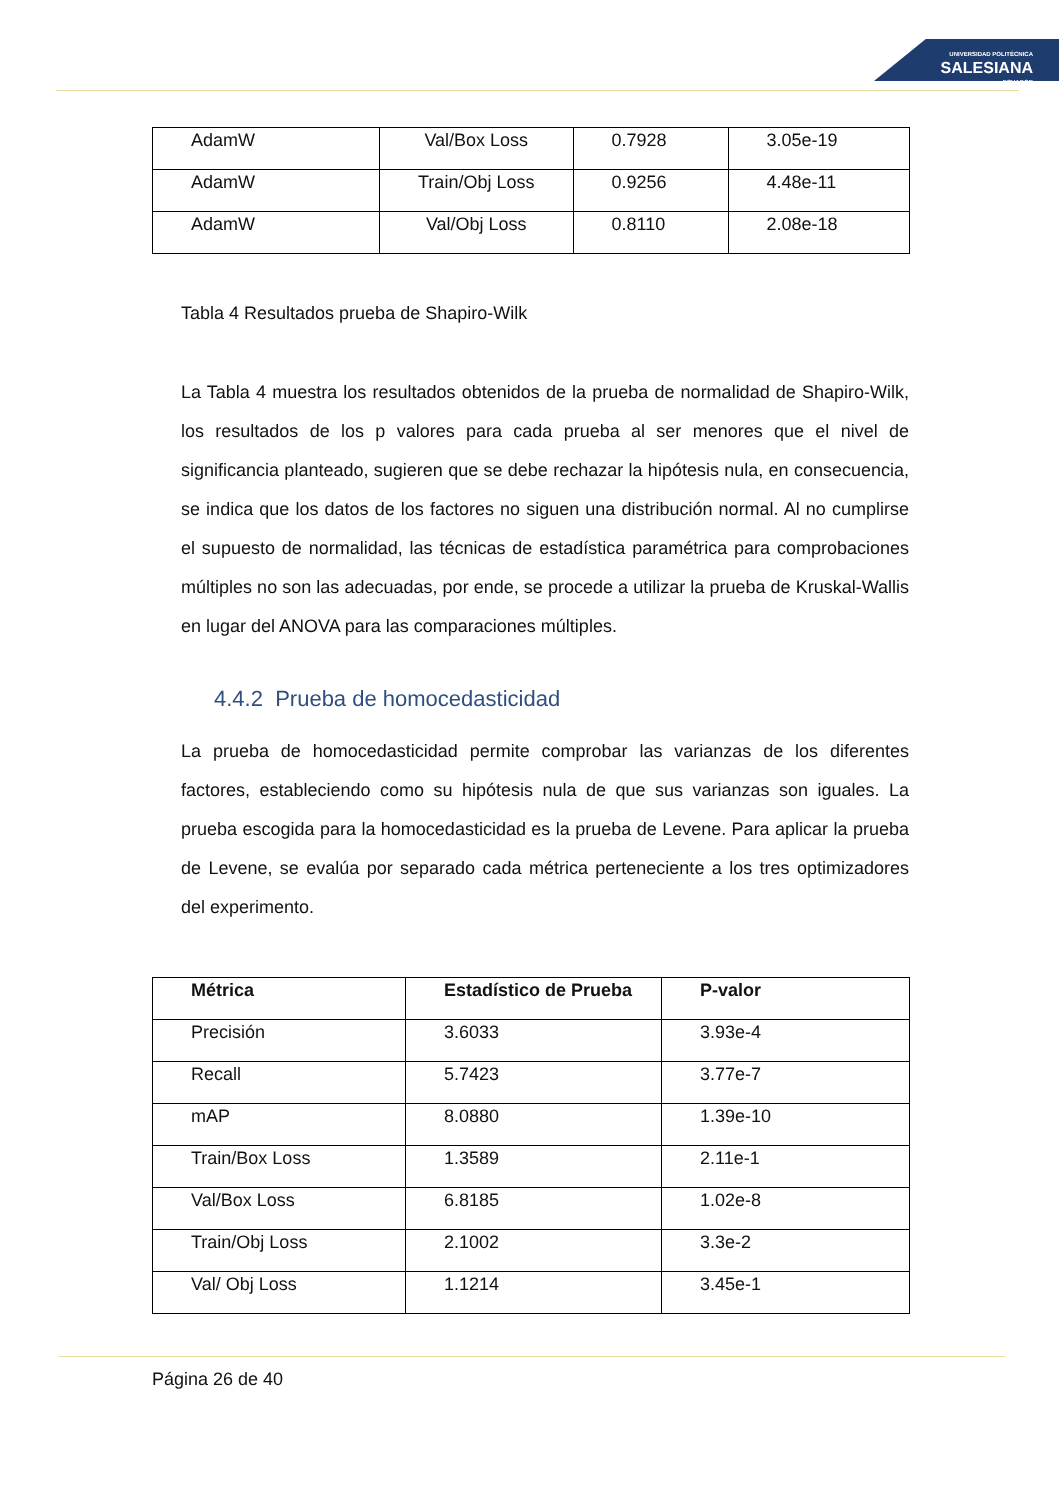UNIVERSIDAD POLITÉCNICA
SALESIANA
ECUADOR
| AdamW | Val/Box Loss | 0.7928 | 3.05e-19 |
| AdamW | Train/Obj Loss | 0.9256 | 4.48e-11 |
| AdamW | Val/Obj Loss | 0.8110 | 2.08e-18 |
Tabla 4 Resultados prueba de Shapiro-Wilk
La Tabla 4 muestra los resultados obtenidos de la prueba de normalidad de Shapiro-Wilk, los resultados de los p valores para cada prueba al ser menores que el nivel de significancia planteado, sugieren que se debe rechazar la hipótesis nula, en consecuencia, se indica que los datos de los factores no siguen una distribución normal. Al no cumplirse el supuesto de normalidad, las técnicas de estadística paramétrica para comprobaciones múltiples no son las adecuadas, por ende, se procede a utilizar la prueba de Kruskal-Wallis en lugar del ANOVA para las comparaciones múltiples.
4.4.2 Prueba de homocedasticidad
La prueba de homocedasticidad permite comprobar las varianzas de los diferentes factores, estableciendo como su hipótesis nula de que sus varianzas son iguales. La prueba escogida para la homocedasticidad es la prueba de Levene. Para aplicar la prueba de Levene, se evalúa por separado cada métrica perteneciente a los tres optimizadores del experimento.
| Métrica | Estadístico de Prueba | P-valor |
| --- | --- | --- |
| Precisión | 3.6033 | 3.93e-4 |
| Recall | 5.7423 | 3.77e-7 |
| mAP | 8.0880 | 1.39e-10 |
| Train/Box Loss | 1.3589 | 2.11e-1 |
| Val/Box Loss | 6.8185 | 1.02e-8 |
| Train/Obj Loss | 2.1002 | 3.3e-2 |
| Val/ Obj Loss | 1.1214 | 3.45e-1 |
Página 26 de 40